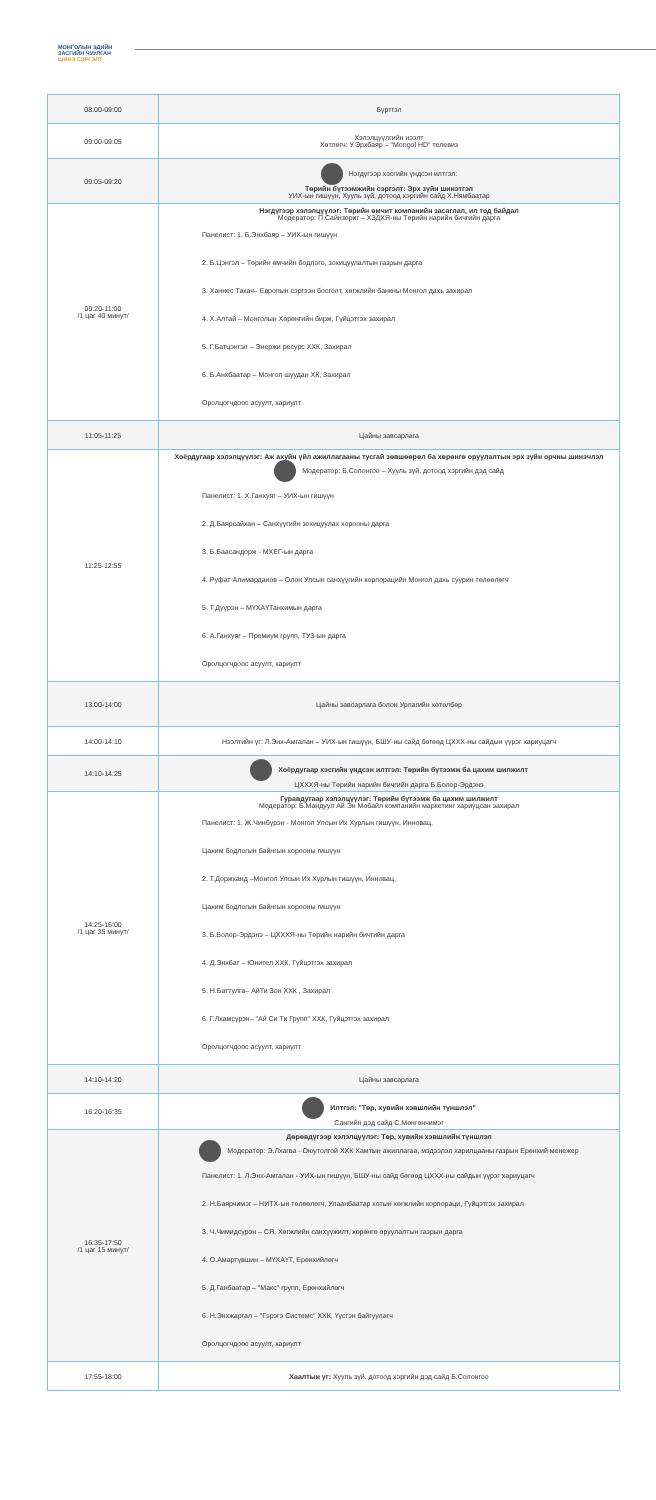МОНГОЛЫН ЭДИЙН
ЗАСГИЙН ЧУУЛГАН
ШИНЭ СЭРГЭЛТ
| 08:00-09:00 | Бүртгэл |
| 09:00-09:05 | Хэлэлцүүлгийн нээлт Хөтлөгч: У.Эрхбаяр – "Mongol HD" телевиз |
| 09:05-09:20 | Нэгдүгээр хэсгийн үндсэн илтгэл: Төрийн бүтээмжийн сэргэлт: Эрх зүйн шинэтгэл УИХ-ын гишүүн, Хууль зүй, дотоод хэргийн сайд Х.Нямбаатар |
| 09:20-11:00 /1 цаг 40 минут/ | Нэгдүгээр хэлэлцүүлэг: Төрийн өмчит компанийн засаглал, ил тод байдал Модератор: П.Сайнзориг – ХЗДХЯ-ны Төрийн нарийн бичгийн дарга Панелист: 1. Б.Энхбаяр – УИХ-ын гишүүн 2. Б.Цэнгэл – Төрийн өмчийн бодлого, зохицуулалтын газрын дарга 3. Ханнес Такач– Европын сэргээн босголт, хөгжлийн банкны Монгол дахь захирал 4. Х.Алтай – Монголын Хөрөнгийн бирж, Гүйцэтгэх захирал 5. Г.Батцэнгэл – Энержи ресурс ХХК, Захирал 6. Б.Анхбаатар – Монгол шуудан ХК, Захирал Оролцогчдоос асуулт, хариулт |
| 11:05-11:25 | Цайны завсарлага |
| 11:25-12:55 | Хоёрдугаар хэлэлцүүлэг: Аж ахуйн үйл ажиллагааны тусгай зөвшөөрөл ба хөрөнгө оруулалтын эрх зүйн орчны шинэчлэл Модератор: Б.Солонгоо – Хууль зүй, дотоод хэргийн дэд сайд Панелист: 1. Х.Ганхуяг – УИХ-ын гишүүн 2. Д.Баярсайхан – Санхүүгийн зохицуулах хорооны дарга 3. Б.Баасандорж - МХЕГ-ын дарга 4. Руфат Алимарданов – Олон Улсын санхүүгийн корпорацийн Монгол дахь суурин төлөөлөгч 5. Т.Дүүрэн – МҮХАҮТанхимын дарга 6. А.Ганхуяг – Премиум групп, ТУЗ-ын дарга Оролцогчдоос асуулт, хариулт |
| 13:00-14:00 | Цайны завсарлага болон Урлагийн хөтөлбөр |
| 14:00-14:10 | Нээлтийн үг: Л.Энх-Амгалан – УИХ-ын гишүүн, БШУ-ны сайд бөгөөд ЦХХХ-ны сайдын үүрэг хариуцагч |
| 14:10-14:25 | Хоёрдугаар хэсгийн үндсэн илтгэл: Төрийн бүтээмж ба цахим шилжилт ЦХХХЯ-ны Төрийн нарийн бичгийн дарга Б.Болор-Эрдэнэ |
| 14:25-16:00 /1 цаг 35 минут/ | Гуравдугаар хэлэлцүүлэг: Төрийн бүтээмж ба цахим шилжилт Модератор: Б.Мандуул Ай Эн Мобайл компанийн маркетинг хариуцсан захирал Панелист: 1. Ж.Чинбүрэн - Монгол Улсын Их Хурлын гишүүн, Инновац, Цахим бодлогын байнгын хорооны гишүүн 2. Т.Доржханд –Монгол Улсын Их Хурлын гишүүн, Инновац, Цахим бодлогын байнгын хорооны гишүүн 3. Б.Болор-Эрдэнэ – ЦХХХЯ-ны Төрийн нарийн бичгийн дарга 4. Д.Энхбат – Юнител ХХК, Гүйцэтгэх захирал 5. Н.Баттулга– АйТи Зон ХХК , Захирал 6. Г.Лхамсүрэн– "Ай Си Ти Групп" ХХК, Гүйцэтгэх захирал Оролцогчдоос асуулт, хариулт |
| 14:10-14:20 | Цайны завсарлага |
| 16:20-16:35 | Илтгэл: "Төр, хувийн хэвшлийн түншлэл" Сангийн дэд сайд С.Мөнгөнчимэг |
| 16:35-17:50 /1 цаг 15 минут/ | Дөрөвдүгээр хэлэлцүүлэг: Төр, хувийн хэвшлийн түншлэл Модератор: Э.Лхагва - Оюутолгой ХХК Хамтын ажиллагаа, мэдээлэл харилцааны газрын Ерөнхий менежер Панелист: 1. Л.Энх-Амгалан - УИХ-ын гишүүн, БШУ-ны сайд бөгөөд ЦХХХ-ны сайдын үүрэг хариуцагч 2. Н.Баярчимэг – НИТХ-ын төлөөлөгч, Улаанбаатар хотын хөгжлийн корпораци, Гүйцэтгэх захирал 3. Ч.Чимидсүрэн – СЯ, Хөгжлийн санхүүжилт, хөрөнгө оруулалтын газрын дарга 4. О.Амартүвшин – МҮХАҮТ, Ерөнхийлөгч 5. Д.Ганбаатар – "Макс" групп, Ерөнхийлөгч 6. Н.Энхжаргал – "Гэрэгэ Системс" ХХК, Үүсгэн байгуулагч Оролцогчдоос асуулт, хариулт |
| 17:55-18:00 | Хаалтын үг: Хууль зүй, дотоод хэргийн дэд сайд Б.Солонгоо |